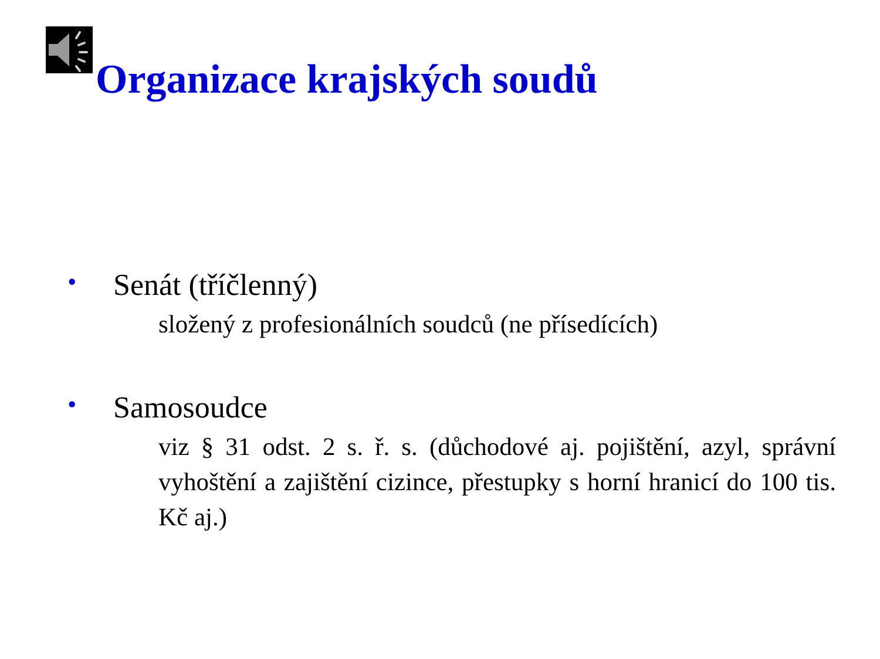Organizace krajských soudů
• Senát (tříčlenný)
složený z profesionálních soudců (ne přísedících)
• Samosoudce
viz § 31 odst. 2 s. ř. s. (důchodové aj. pojištění, azyl, správní vyhoštění a zajištění cizince, přestupky s horní hranicí do 100 tis. Kč aj.)